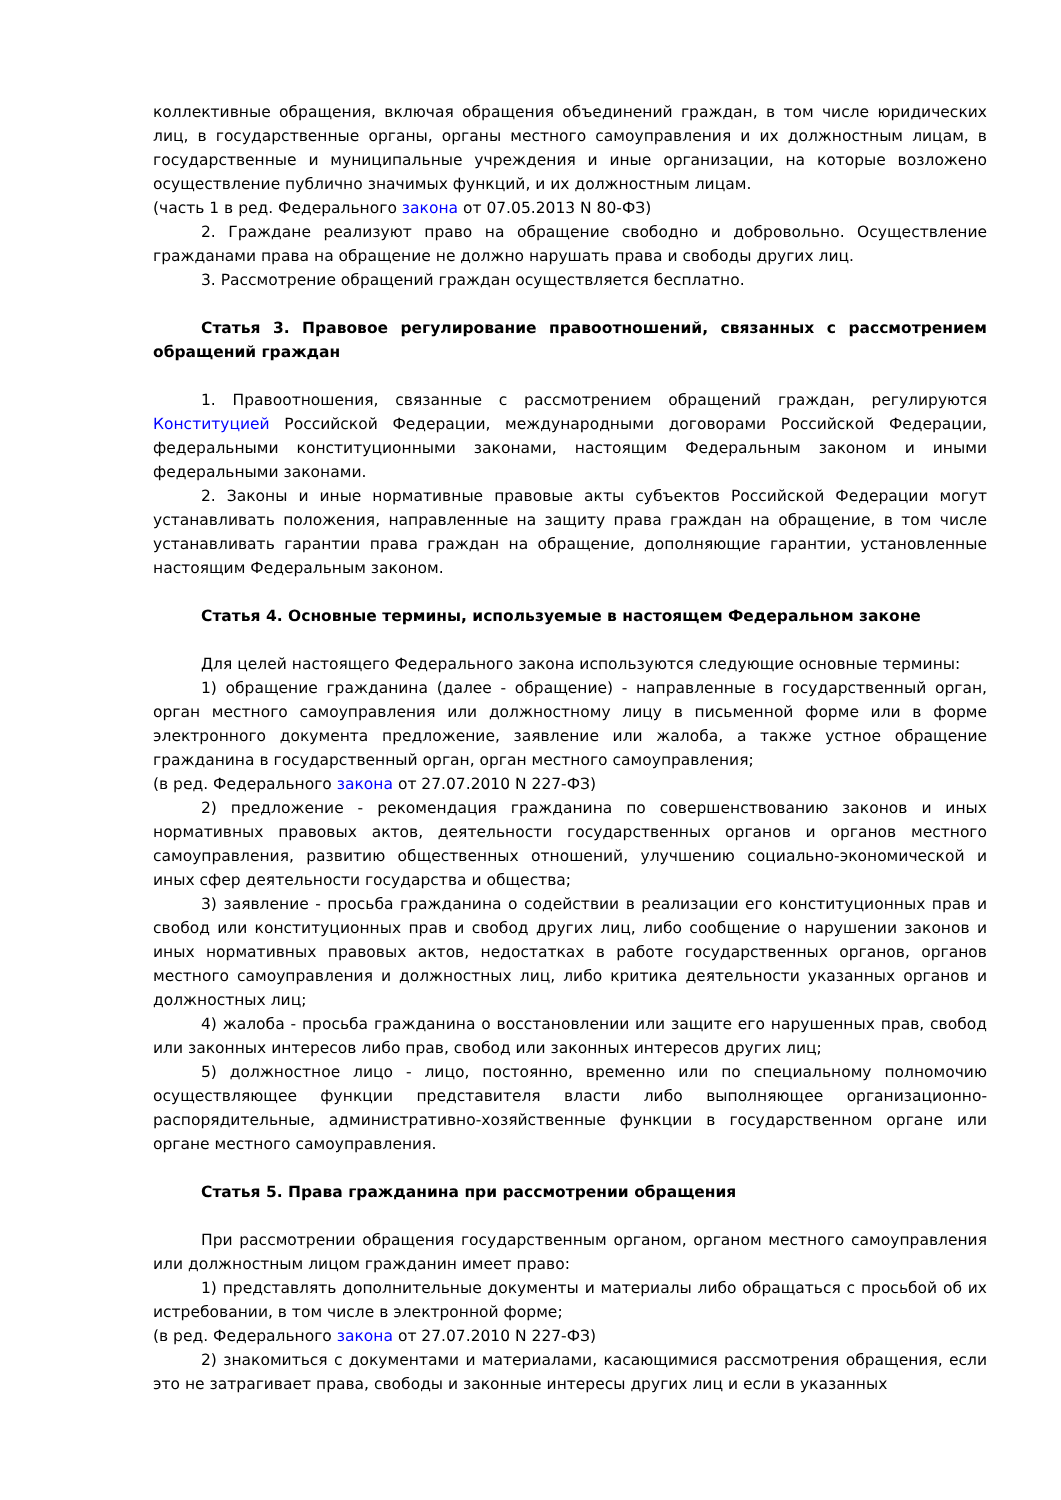коллективные обращения, включая обращения объединений граждан, в том числе юридических лиц, в государственные органы, органы местного самоуправления и их должностным лицам, в государственные и муниципальные учреждения и иные организации, на которые возложено осуществление публично значимых функций, и их должностным лицам.
(часть 1 в ред. Федерального закона от 07.05.2013 N 80-ФЗ)
2. Граждане реализуют право на обращение свободно и добровольно. Осуществление гражданами права на обращение не должно нарушать права и свободы других лиц.
3. Рассмотрение обращений граждан осуществляется бесплатно.
Статья 3. Правовое регулирование правоотношений, связанных с рассмотрением обращений граждан
1. Правоотношения, связанные с рассмотрением обращений граждан, регулируются Конституцией Российской Федерации, международными договорами Российской Федерации, федеральными конституционными законами, настоящим Федеральным законом и иными федеральными законами.
2. Законы и иные нормативные правовые акты субъектов Российской Федерации могут устанавливать положения, направленные на защиту права граждан на обращение, в том числе устанавливать гарантии права граждан на обращение, дополняющие гарантии, установленные настоящим Федеральным законом.
Статья 4. Основные термины, используемые в настоящем Федеральном законе
Для целей настоящего Федерального закона используются следующие основные термины:
1) обращение гражданина (далее - обращение) - направленные в государственный орган, орган местного самоуправления или должностному лицу в письменной форме или в форме электронного документа предложение, заявление или жалоба, а также устное обращение гражданина в государственный орган, орган местного самоуправления;
(в ред. Федерального закона от 27.07.2010 N 227-ФЗ)
2) предложение - рекомендация гражданина по совершенствованию законов и иных нормативных правовых актов, деятельности государственных органов и органов местного самоуправления, развитию общественных отношений, улучшению социально-экономической и иных сфер деятельности государства и общества;
3) заявление - просьба гражданина о содействии в реализации его конституционных прав и свобод или конституционных прав и свобод других лиц, либо сообщение о нарушении законов и иных нормативных правовых актов, недостатках в работе государственных органов, органов местного самоуправления и должностных лиц, либо критика деятельности указанных органов и должностных лиц;
4) жалоба - просьба гражданина о восстановлении или защите его нарушенных прав, свобод или законных интересов либо прав, свобод или законных интересов других лиц;
5) должностное лицо - лицо, постоянно, временно или по специальному полномочию осуществляющее функции представителя власти либо выполняющее организационно-распорядительные, административно-хозяйственные функции в государственном органе или органе местного самоуправления.
Статья 5. Права гражданина при рассмотрении обращения
При рассмотрении обращения государственным органом, органом местного самоуправления или должностным лицом гражданин имеет право:
1) представлять дополнительные документы и материалы либо обращаться с просьбой об их истребовании, в том числе в электронной форме;
(в ред. Федерального закона от 27.07.2010 N 227-ФЗ)
2) знакомиться с документами и материалами, касающимися рассмотрения обращения, если это не затрагивает права, свободы и законные интересы других лиц и если в указанных